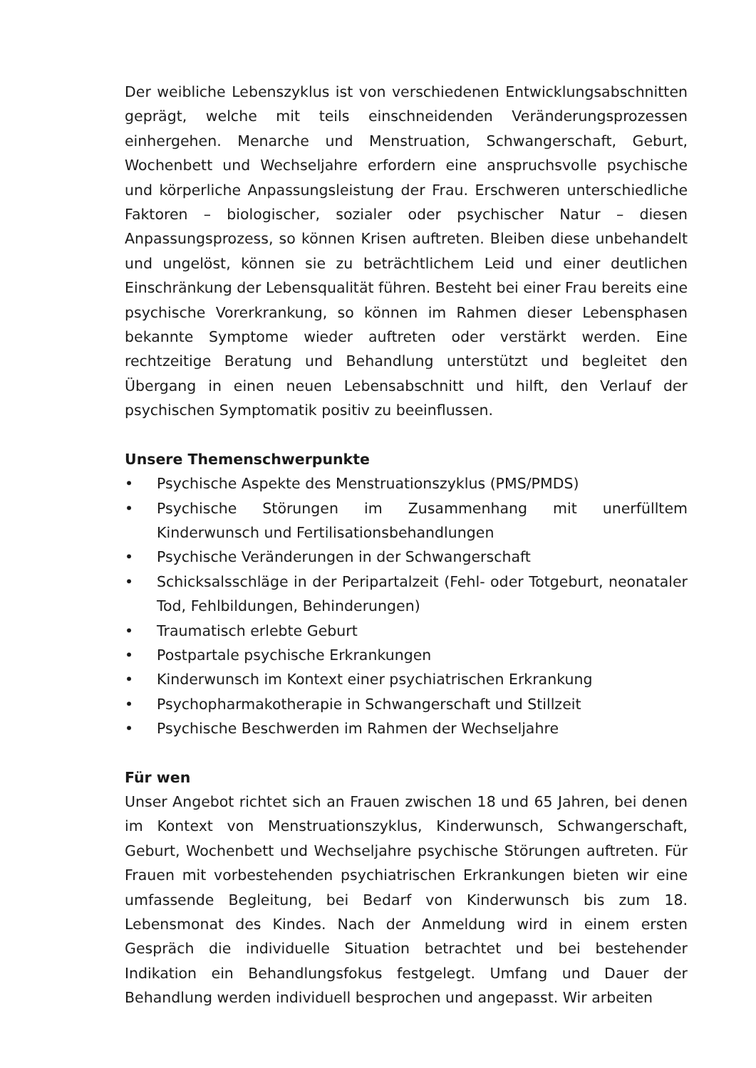Der weibliche Lebenszyklus ist von verschiedenen Entwicklungsabschnitten geprägt, welche mit teils einschneidenden Veränderungsprozessen einhergehen. Menarche und Menstruation, Schwangerschaft, Geburt, Wochenbett und Wechseljahre erfordern eine anspruchsvolle psychische und körperliche Anpassungsleistung der Frau. Erschweren unterschiedliche Faktoren – biologischer, sozialer oder psychischer Natur – diesen Anpassungsprozess, so können Krisen auftreten. Bleiben diese unbehandelt und ungelöst, können sie zu beträchtlichem Leid und einer deutlichen Einschränkung der Lebensqualität führen. Besteht bei einer Frau bereits eine psychische Vorerkrankung, so können im Rahmen dieser Lebensphasen bekannte Symptome wieder auftreten oder verstärkt werden. Eine rechtzeitige Beratung und Behandlung unterstützt und begleitet den Übergang in einen neuen Lebensabschnitt und hilft, den Verlauf der psychischen Symptomatik positiv zu beeinflussen.
Unsere Themenschwerpunkte
• Psychische Aspekte des Menstruationszyklus (PMS/PMDS)
• Psychische Störungen im Zusammenhang mit unerfülltem Kinderwunsch und Fertilisationsbehandlungen
• Psychische Veränderungen in der Schwangerschaft
• Schicksalsschläge in der Peripartalzeit (Fehl- oder Totgeburt, neonataler Tod, Fehlbildungen, Behinderungen)
• Traumatisch erlebte Geburt
• Postpartale psychische Erkrankungen
• Kinderwunsch im Kontext einer psychiatrischen Erkrankung
• Psychopharmakotherapie in Schwangerschaft und Stillzeit
• Psychische Beschwerden im Rahmen der Wechseljahre
Für wen
Unser Angebot richtet sich an Frauen zwischen 18 und 65 Jahren, bei denen im Kontext von Menstruationszyklus, Kinderwunsch, Schwangerschaft, Geburt, Wochenbett und Wechseljahre psychische Störungen auftreten. Für Frauen mit vorbestehenden psychiatrischen Erkrankungen bieten wir eine umfassende Begleitung, bei Bedarf von Kinderwunsch bis zum 18. Lebensmonat des Kindes. Nach der Anmeldung wird in einem ersten Gespräch die individuelle Situation betrachtet und bei bestehender Indikation ein Behandlungsfokus festgelegt. Umfang und Dauer der Behandlung werden individuell besprochen und angepasst. Wir arbeiten